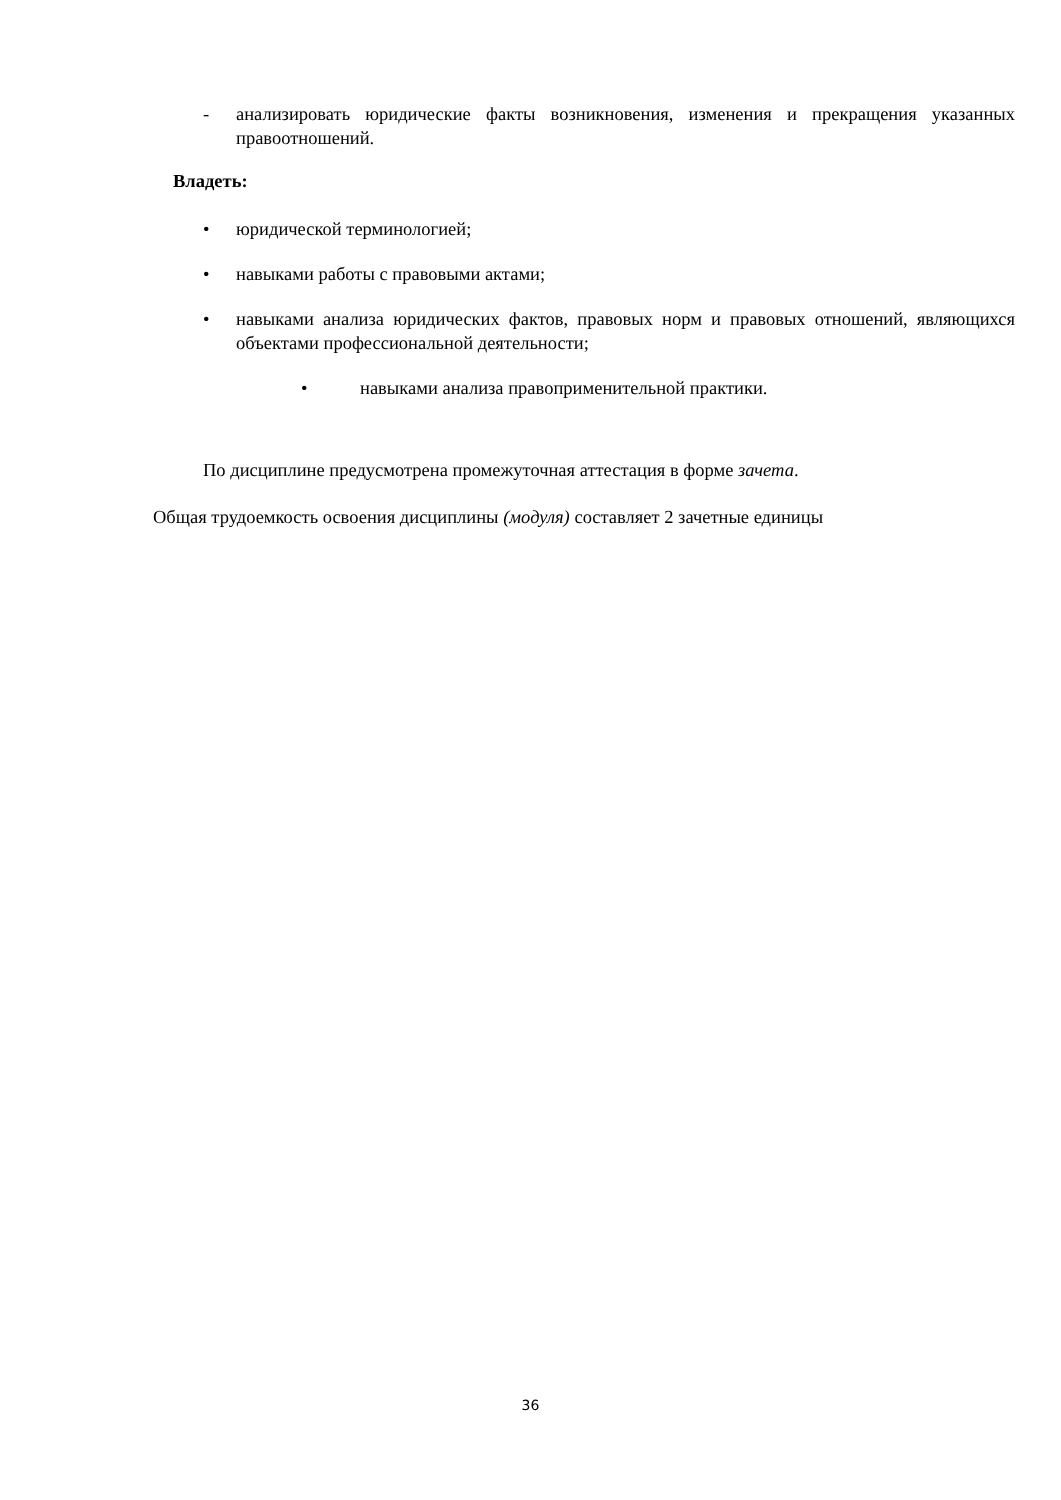- анализировать юридические факты возникновения, изменения и прекращения указанных правоотношений.
Владеть:
• юридической терминологией;
• навыками работы с правовыми актами;
• навыками анализа юридических фактов, правовых норм и правовых отношений, являющихся объектами профессиональной деятельности;
• навыками анализа правоприменительной практики.
По дисциплине предусмотрена промежуточная аттестация в форме зачета.
Общая трудоемкость освоения дисциплины (модуля) составляет 2 зачетные единицы
36